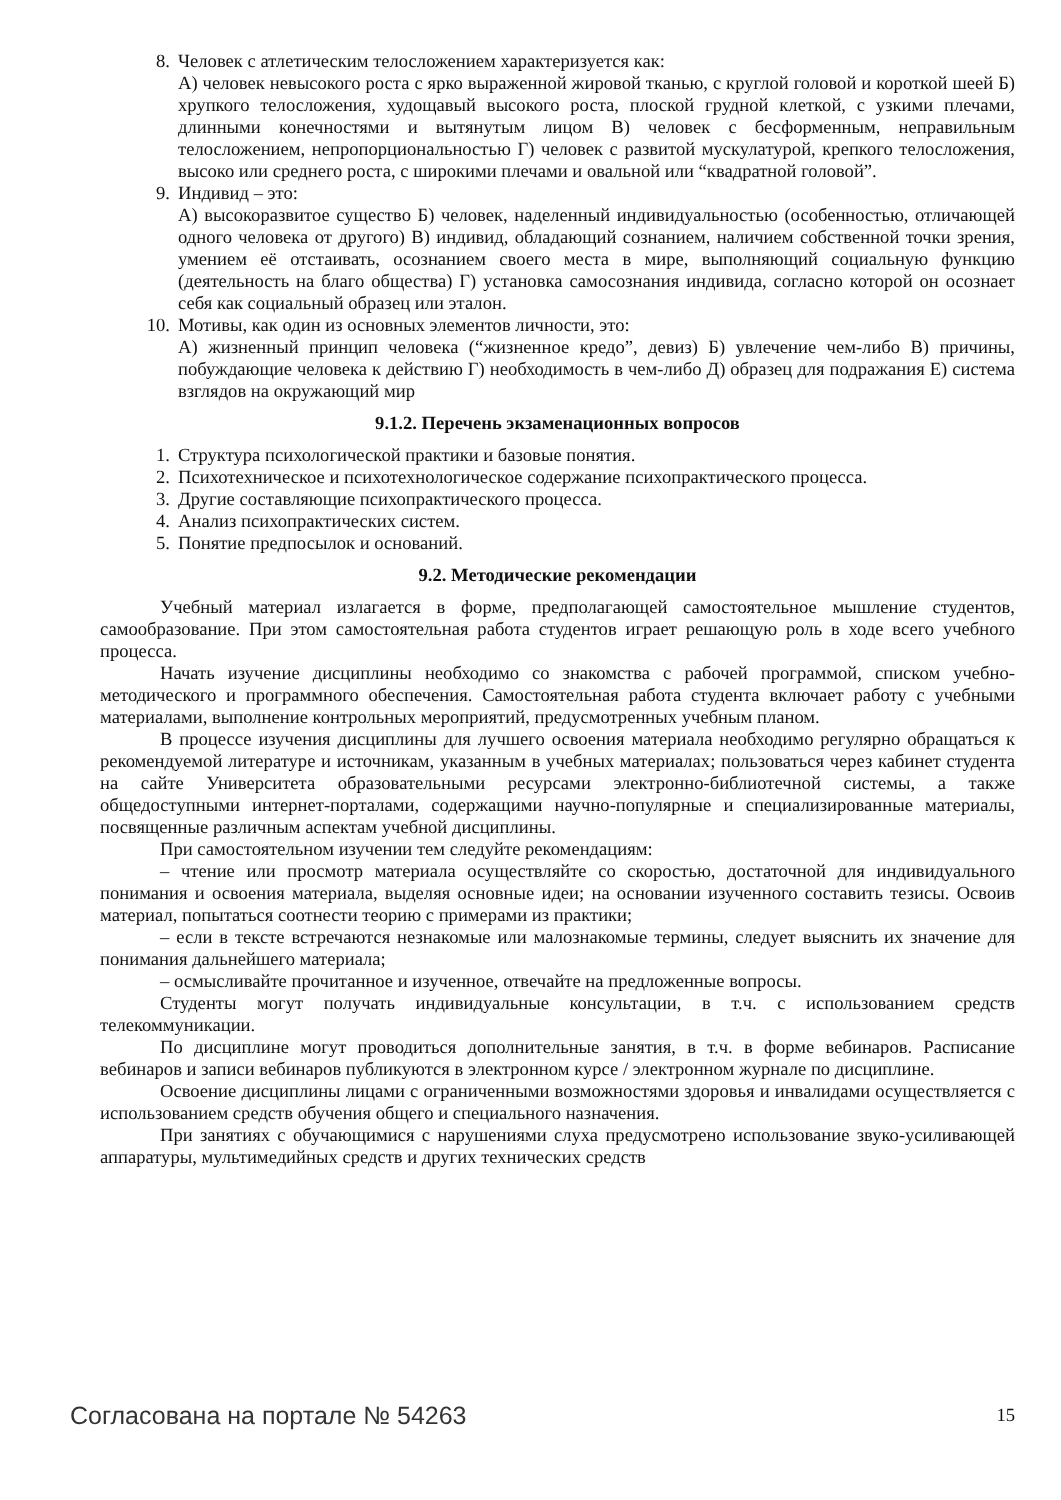8. Человек с атлетическим телосложением характеризуется как:
А) человек невысокого роста с ярко выраженной жировой тканью, с круглой головой и короткой шеей Б) хрупкого телосложения, худощавый высокого роста, плоской грудной клеткой, с узкими плечами, длинными конечностями и вытянутым лицом В) человек с бесформенным, неправильным телосложением, непропорциональностью Г) человек с развитой мускулатурой, крепкого телосложения, высоко или среднего роста, с широкими плечами и овальной или “квадратной головой”.
9. Индивид – это:
А) высокоразвитое существо Б) человек, наделенный индивидуальностью (особенностью, отличающей одного человека от другого) В) индивид, обладающий сознанием, наличием собственной точки зрения, умением её отстаивать, осознанием своего места в мире, выполняющий социальную функцию (деятельность на благо общества) Г) установка самосознания индивида, согласно которой он осознает себя как социальный образец или эталон.
10.
Мотивы, как один из основных элементов личности, это:
А) жизненный принцип человека (“жизненное кредо”, девиз) Б) увлечение чем-либо В) причины, побуждающие человека к действию Г) необходимость в чем-либо Д) образец для подражания Е) система взглядов на окружающий мир
9.1.2. Перечень экзаменационных вопросов
1. Структура психологической практики и базовые понятия.
2. Психотехническое и психотехнологическое содержание психопрактического процесса.
3. Другие составляющие психопрактического процесса.
4. Анализ психопрактических систем.
5. Понятие предпосылок и оснований.
9.2. Методические рекомендации
Учебный материал излагается в форме, предполагающей самостоятельное мышление студентов, самообразование. При этом самостоятельная работа студентов играет решающую роль в ходе всего учебного процесса.
Начать изучение дисциплины необходимо со знакомства с рабочей программой, списком учебно-методического и программного обеспечения. Самостоятельная работа студента включает работу с учебными материалами, выполнение контрольных мероприятий, предусмотренных учебным планом.
В процессе изучения дисциплины для лучшего освоения материала необходимо регулярно обращаться к рекомендуемой литературе и источникам, указанным в учебных материалах; пользоваться через кабинет студента на сайте Университета образовательными ресурсами электронно-библиотечной системы, а также общедоступными интернет-порталами, содержащими научно-популярные и специализированные материалы, посвященные различным аспектам учебной дисциплины.
При самостоятельном изучении тем следуйте рекомендациям:
– чтение или просмотр материала осуществляйте со скоростью, достаточной для индивидуального понимания и освоения материала, выделяя основные идеи; на основании изученного составить тезисы. Освоив материал, попытаться соотнести теорию с примерами из практики;
– если в тексте встречаются незнакомые или малознакомые термины, следует выяснить их значение для понимания дальнейшего материала;
– осмысливайте прочитанное и изученное, отвечайте на предложенные вопросы.
Студенты могут получать индивидуальные консультации, в т.ч. с использованием средств телекоммуникации.
По дисциплине могут проводиться дополнительные занятия, в т.ч. в форме вебинаров. Расписание вебинаров и записи вебинаров публикуются в электронном курсе / электронном журнале по дисциплине.
Освоение дисциплины лицами с ограниченными возможностями здоровья и инвалидами осуществляется с использованием средств обучения общего и специального назначения.
При занятиях с обучающимися с нарушениями слуха предусмотрено использование звуко-усиливающей аппаратуры, мультимедийных средств и других технических средств
Согласована на портале № 54263 15